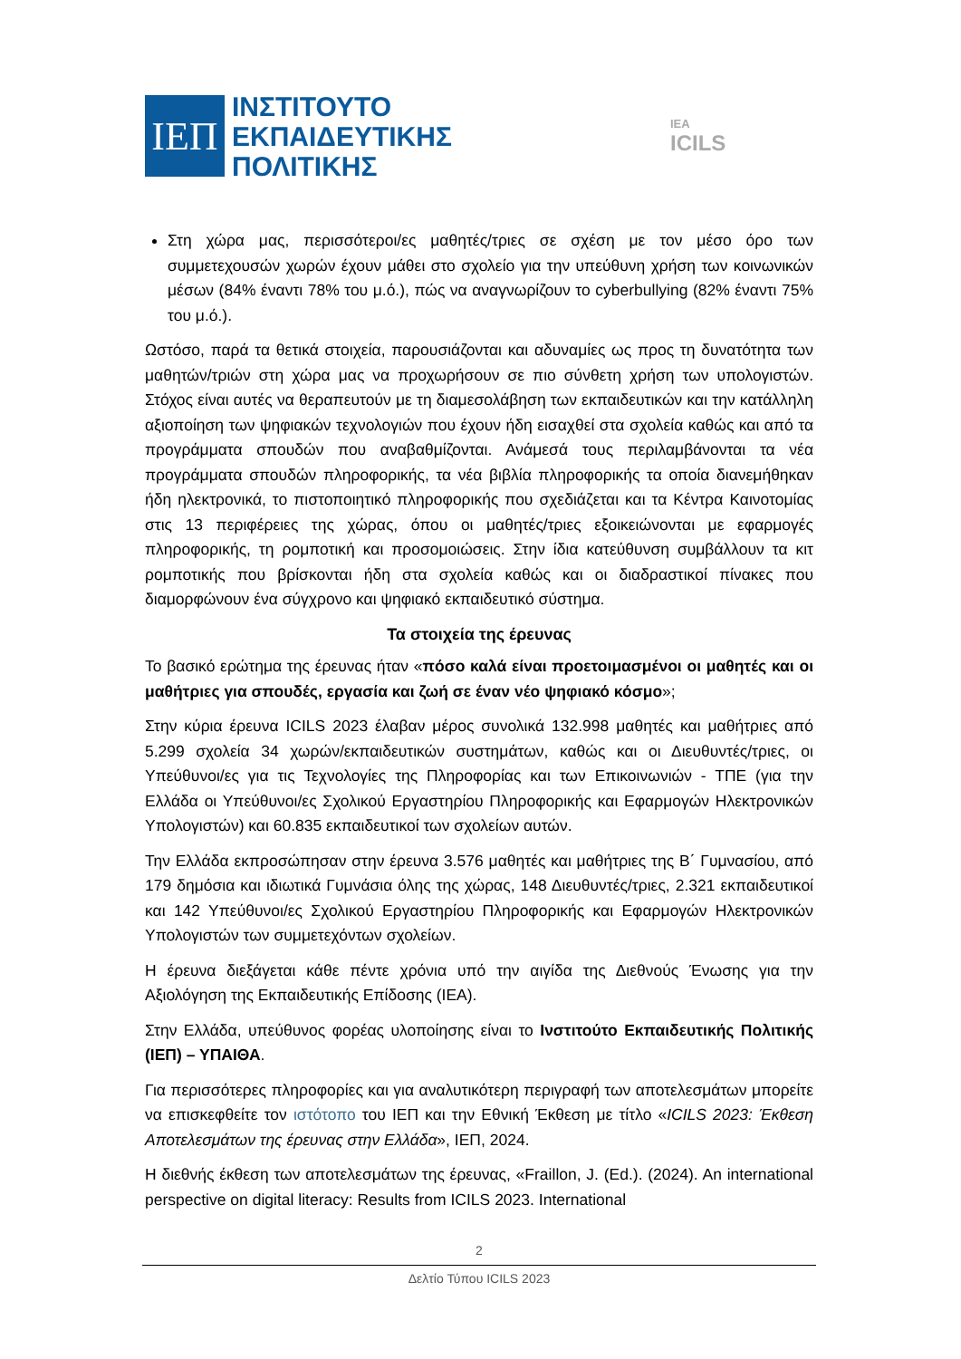ΙΕΠ
ΙΝΣΤΙΤΟΥΤΟ
ΕΚΠΑΙΔΕΥΤΙΚΗΣ
ΠΟΛΙΤΙΚΗΣ
IEA
ICILS
Στη χώρα μας, περισσότεροι/ες μαθητές/τριες σε σχέση με τον μέσο όρο των συμμετεχουσών χωρών έχουν μάθει στο σχολείο για την υπεύθυνη χρήση των κοινωνικών μέσων (84% έναντι 78% του μ.ό.), πώς να αναγνωρίζουν το cyberbullying (82% έναντι 75% του μ.ό.).
Ωστόσο, παρά τα θετικά στοιχεία, παρουσιάζονται και αδυναμίες ως προς τη δυνατότητα των μαθητών/τριών στη χώρα μας να προχωρήσουν σε πιο σύνθετη χρήση των υπολογιστών. Στόχος είναι αυτές να θεραπευτούν με τη διαμεσολάβηση των εκπαιδευτικών και την κατάλληλη αξιοποίηση των ψηφιακών τεχνολογιών που έχουν ήδη εισαχθεί στα σχολεία καθώς και από τα προγράμματα σπουδών που αναβαθμίζονται. Ανάμεσά τους περιλαμβάνονται τα νέα προγράμματα σπουδών πληροφορικής, τα νέα βιβλία πληροφορικής τα οποία διανεμήθηκαν ήδη ηλεκτρονικά, το πιστοποιητικό πληροφορικής που σχεδιάζεται και τα Κέντρα Καινοτομίας στις 13 περιφέρειες της χώρας, όπου οι μαθητές/τριες εξοικειώνονται με εφαρμογές πληροφορικής, τη ρομποτική και προσομοιώσεις. Στην ίδια κατεύθυνση συμβάλλουν τα κιτ ρομποτικής που βρίσκονται ήδη στα σχολεία καθώς και οι διαδραστικοί πίνακες που διαμορφώνουν ένα σύγχρονο και ψηφιακό εκπαιδευτικό σύστημα.
Τα στοιχεία της έρευνας
Το βασικό ερώτημα της έρευνας ήταν «πόσο καλά είναι προετοιμασμένοι οι μαθητές και οι μαθήτριες για σπουδές, εργασία και ζωή σε έναν νέο ψηφιακό κόσμο»;
Στην κύρια έρευνα ICILS 2023 έλαβαν μέρος συνολικά 132.998 μαθητές και μαθήτριες από 5.299 σχολεία 34 χωρών/εκπαιδευτικών συστημάτων, καθώς και οι Διευθυντές/τριες, οι Υπεύθυνοι/ες για τις Τεχνολογίες της Πληροφορίας και των Επικοινωνιών - ΤΠΕ (για την Ελλάδα οι Υπεύθυνοι/ες Σχολικού Εργαστηρίου Πληροφορικής και Εφαρμογών Ηλεκτρονικών Υπολογιστών) και 60.835 εκπαιδευτικοί των σχολείων αυτών.
Την Ελλάδα εκπροσώπησαν στην έρευνα 3.576 μαθητές και μαθήτριες της Β΄ Γυμνασίου, από 179 δημόσια και ιδιωτικά Γυμνάσια όλης της χώρας, 148 Διευθυντές/τριες, 2.321 εκπαιδευτικοί και 142 Υπεύθυνοι/ες Σχολικού Εργαστηρίου Πληροφορικής και Εφαρμογών Ηλεκτρονικών Υπολογιστών των συμμετεχόντων σχολείων.
Η έρευνα διεξάγεται κάθε πέντε χρόνια υπό την αιγίδα της Διεθνούς Ένωσης για την Αξιολόγηση της Εκπαιδευτικής Επίδοσης (IEA).
Στην Ελλάδα, υπεύθυνος φορέας υλοποίησης είναι το Ινστιτούτο Εκπαιδευτικής Πολιτικής (ΙΕΠ) – ΥΠΑΙΘΑ.
Για περισσότερες πληροφορίες και για αναλυτικότερη περιγραφή των αποτελεσμάτων μπορείτε να επισκεφθείτε τον ιστότοπο του ΙΕΠ και την Εθνική Έκθεση με τίτλο «ICILS 2023: Έκθεση Αποτελεσμάτων της έρευνας στην Ελλάδα», ΙΕΠ, 2024.
Η διεθνής έκθεση των αποτελεσμάτων της έρευνας, «Fraillon, J. (Ed.). (2024). An international perspective on digital literacy: Results from ICILS 2023. International
2
Δελτίο Τύπου ICILS 2023